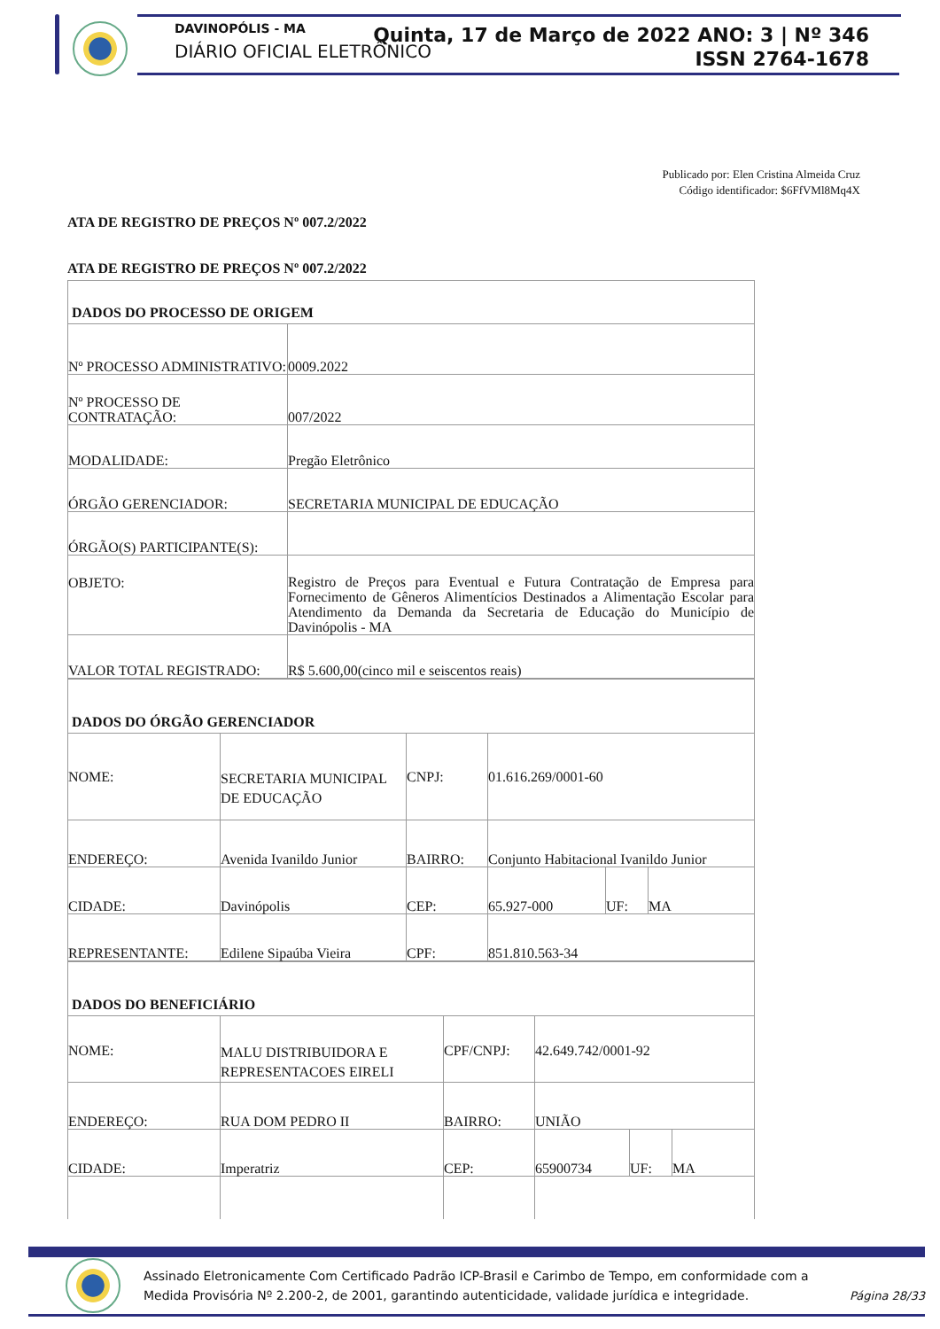DAVINOPÓLIS - MA
DIÁRIO OFICIAL ELETRÔNICO
Quinta, 17 de Março de 2022 ANO: 3 | Nº 346
ISSN 2764-1678
Publicado por: Elen Cristina Almeida Cruz
Código identificador: $6FfVMl8Mq4X
ATA DE REGISTRO DE PREÇOS Nº 007.2/2022
ATA DE REGISTRO DE PREÇOS Nº 007.2/2022
| DADOS DO PROCESSO DE ORIGEM | |
| Nº PROCESSO ADMINISTRATIVO: | 0009.2022 |
| Nº PROCESSO DE CONTRATAÇÃO: | 007/2022 |
| MODALIDADE: | Pregão Eletrônico |
| ÓRGÃO GERENCIADOR: | SECRETARIA MUNICIPAL DE EDUCAÇÃO |
| ÓRGÃO(S) PARTICIPANTE(S): | |
| OBJETO: | Registro de Preços para Eventual e Futura Contratação de Empresa para Fornecimento de Gêneros Alimentícios Destinados a Alimentação Escolar para Atendimento da Demanda da Secretaria de Educação do Município de Davinópolis - MA |
| VALOR TOTAL REGISTRADO: | R$ 5.600,00(cinco mil e seiscentos reais) |
| DADOS DO ÓRGÃO GERENCIADOR | | | | | |
| NOME: | SECRETARIA MUNICIPAL DE EDUCAÇÃO | CNPJ: | 01.616.269/0001-60 | | |
| ENDEREÇO: | Avenida Ivanildo Junior | BAIRRO: | Conjunto Habitacional Ivanildo Junior | | |
| CIDADE: | Davinópolis | CEP: | 65.927-000 | UF: | MA |
| REPRESENTANTE: | Edilene Sipaúba Vieira | CPF: | 851.810.563-34 | | |
| DADOS DO BENEFICIÁRIO | | | | | |
| NOME: | MALU DISTRIBUIDORA E REPRESENTACOES EIRELI | CPF/CNPJ: | 42.649.742/0001-92 | | |
| ENDEREÇO: | RUA DOM PEDRO II | BAIRRO: | UNIÃO | | |
| CIDADE: | Imperatriz | CEP: | 65900734 | UF: | MA |
Assinado Eletronicamente Com Certificado Padrão ICP-Brasil e Carimbo de Tempo, em conformidade com a
Medida Provisória Nº 2.200-2, de 2001, garantindo autenticidade, validade jurídica e integridade.
Página 28/33